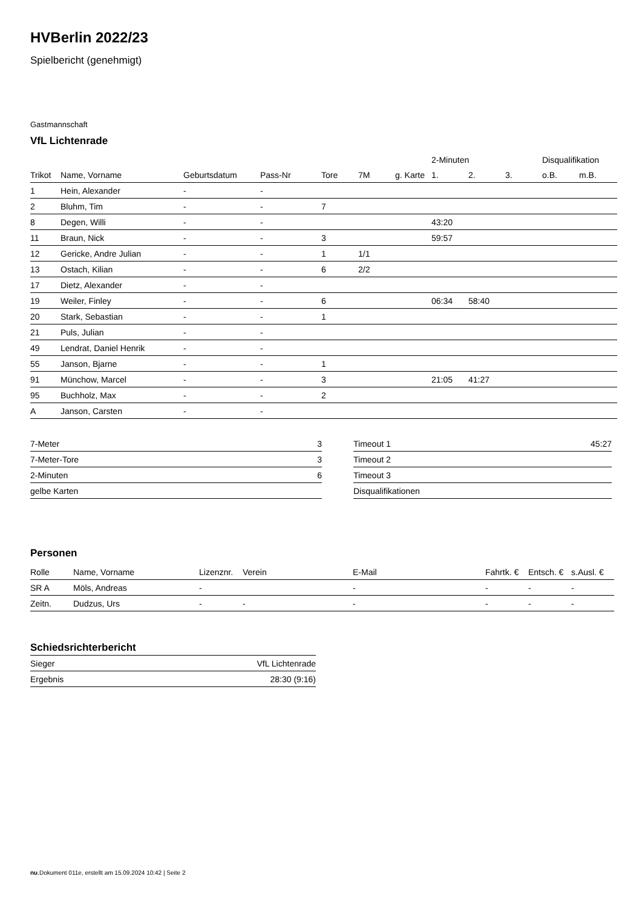HVBerlin 2022/23
Spielbericht (genehmigt)
Gastmannschaft
VfL Lichtenrade
| | | | | | | | 2-Minuten | | | Disqualifikation | |
| --- | --- | --- | --- | --- | --- | --- | --- | --- | --- | --- | --- |
| Trikot | Name, Vorname | Geburtsdatum | Pass-Nr | Tore | 7M | g. Karte | 1. | 2. | 3. | o.B. | m.B. |
| 1 | Hein, Alexander | - | - | | | | | | | | |
| 2 | Bluhm, Tim | - | - | 7 | | | | | | | |
| 8 | Degen, Willi | - | - | | | | 43:20 | | | | |
| 11 | Braun, Nick | - | - | 3 | | | 59:57 | | | | |
| 12 | Gericke, Andre Julian | - | - | 1 | 1/1 | | | | | | |
| 13 | Ostach, Kilian | - | - | 6 | 2/2 | | | | | | |
| 17 | Dietz, Alexander | - | - | | | | | | | | |
| 19 | Weiler, Finley | - | - | 6 | | | 06:34 | 58:40 | | | |
| 20 | Stark, Sebastian | - | - | 1 | | | | | | | |
| 21 | Puls, Julian | - | - | | | | | | | | |
| 49 | Lendrat, Daniel Henrik | - | - | | | | | | | | |
| 55 | Janson, Bjarne | - | - | 1 | | | | | | | |
| 91 | Münchow, Marcel | - | - | 3 | | | 21:05 | 41:27 | | | |
| 95 | Buchholz, Max | - | - | 2 | | | | | | | |
| A | Janson, Carsten | - | - | | | | | | | | |
| 7-Meter | 3 |
| 7-Meter-Tore | 3 |
| 2-Minuten | 6 |
| gelbe Karten | |
| Timeout 1 | 45:27 |
| Timeout 2 | |
| Timeout 3 | |
| Disqualifikationen | |
Personen
| Rolle | Name, Vorname | Lizenznr. | Verein | E-Mail | Fahrtk. € | Entsch. € | s.Ausl. € |
| --- | --- | --- | --- | --- | --- | --- | --- |
| SR A | Möls, Andreas | - | | - | - | - | - |
| Zeitn. | Dudzus, Urs | - | - | - | - | - | - |
Schiedsrichterbericht
| Sieger | VfL Lichtenrade |
| Ergebnis | 28:30 (9:16) |
nu.Dokument 011e, erstellt am 15.09.2024 10:42 | Seite 2